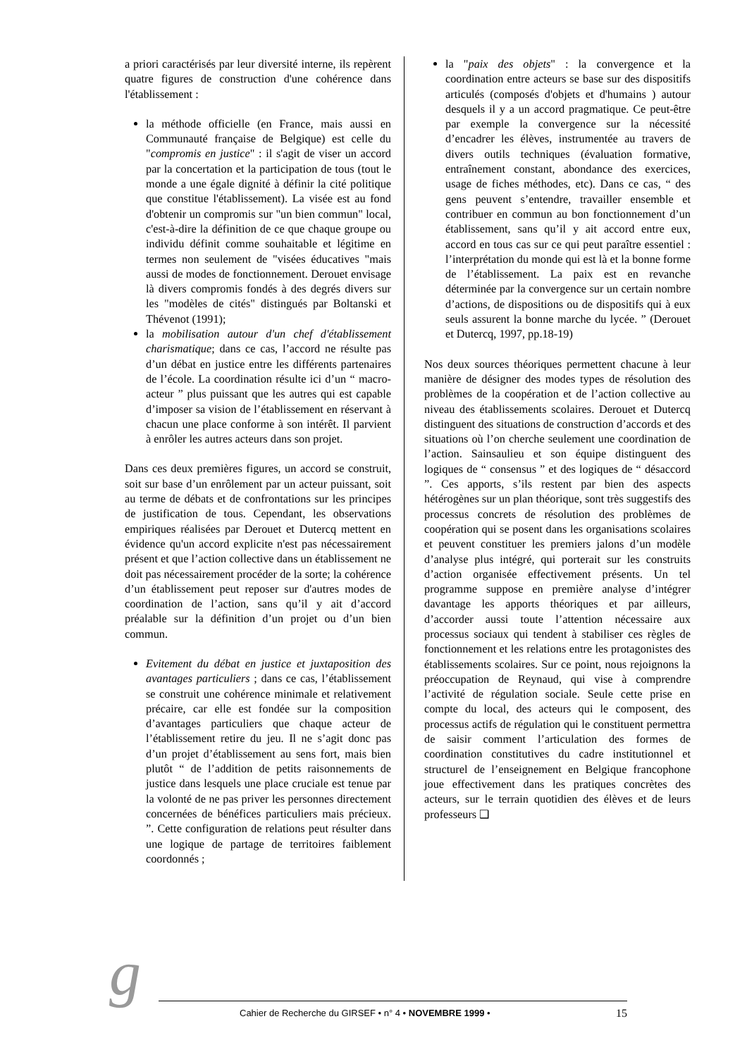a priori caractérisés par leur diversité interne, ils repèrent quatre figures de construction d'une cohérence dans l'établissement :
la méthode officielle (en France, mais aussi en Communauté française de Belgique) est celle du "compromis en justice" : il s'agit de viser un accord par la concertation et la participation de tous (tout le monde a une égale dignité à définir la cité politique que constitue l'établissement). La visée est au fond d'obtenir un compromis sur "un bien commun" local, c'est-à-dire la définition de ce que chaque groupe ou individu définit comme souhaitable et légitime en termes non seulement de "visées éducatives "mais aussi de modes de fonctionnement. Derouet envisage là divers compromis fondés à des degrés divers sur les "modèles de cités" distingués par Boltanski et Thévenot (1991);
la mobilisation autour d'un chef d'établissement charismatique; dans ce cas, l’accord ne résulte pas d’un débat en justice entre les différents partenaires de l’école. La coordination résulte ici d’un “ macro-acteur ” plus puissant que les autres qui est capable d’imposer sa vision de l’établissement en réservant à chacun une place conforme à son intérêt. Il parvient à enrôler les autres acteurs dans son projet.
Dans ces deux premières figures, un accord se construit, soit sur base d’un enrôlement par un acteur puissant, soit au terme de débats et de confrontations sur les principes de justification de tous. Cependant, les observations empiriques réalisées par Derouet et Dutercq mettent en évidence qu'un accord explicite n'est pas nécessairement présent et que l’action collective dans un établissement ne doit pas nécessairement procéder de la sorte; la cohérence d’un établissement peut reposer sur d'autres modes de coordination de l’action, sans qu’il y ait d’accord préalable sur la définition d’un projet ou d’un bien commun.
Evitement du débat en justice et juxtaposition des avantages particuliers ; dans ce cas, l’établissement se construit une cohérence minimale et relativement précaire, car elle est fondée sur la composition d’avantages particuliers que chaque acteur de l’établissement retire du jeu. Il ne s’agit donc pas d’un projet d’établissement au sens fort, mais bien plutôt “ de l’addition de petits raisonnements de justice dans lesquels une place cruciale est tenue par la volonté de ne pas priver les personnes directement concernées de bénéfices particuliers mais précieux. ”. Cette configuration de relations peut résulter dans une logique de partage de territoires faiblement coordonnés ;
la "paix des objets" : la convergence et la coordination entre acteurs se base sur des dispositifs articulés (composés d'objets et d'humains ) autour desquels il y a un accord pragmatique. Ce peut-être par exemple la convergence sur la nécessité d’encadrer les élèves, instrumentée au travers de divers outils techniques (évaluation formative, entraînement constant, abondance des exercices, usage de fiches méthodes, etc). Dans ce cas, “ des gens peuvent s’entendre, travailler ensemble et contribuer en commun au bon fonctionnement d’un établissement, sans qu’il y ait accord entre eux, accord en tous cas sur ce qui peut paraître essentiel : l’interprétation du monde qui est là et la bonne forme de l’établissement. La paix est en revanche déterminée par la convergence sur un certain nombre d’actions, de dispositions ou de dispositifs qui à eux seuls assurent la bonne marche du lycée. ” (Derouet et Dutercq, 1997, pp.18-19)
Nos deux sources théoriques permettent chacune à leur manière de désigner des modes types de résolution des problèmes de la coopération et de l’action collective au niveau des établissements scolaires. Derouet et Dutercq distinguent des situations de construction d’accords et des situations où l’on cherche seulement une coordination de l’action. Sainsaulieu et son équipe distinguent des logiques de “ consensus ” et des logiques de “ désaccord ”. Ces apports, s’ils restent par bien des aspects hétérogènes sur un plan théorique, sont très suggestifs des processus concrets de résolution des problèmes de coopération qui se posent dans les organisations scolaires et peuvent constituer les premiers jalons d’un modèle d’analyse plus intégré, qui porterait sur les construits d’action organisée effectivement présents. Un tel programme suppose en première analyse d’intégrer davantage les apports théoriques et par ailleurs, d’accorder aussi toute l’attention nécessaire aux processus sociaux qui tendent à stabiliser ces règles de fonctionnement et les relations entre les protagonistes des établissements scolaires. Sur ce point, nous rejoignons la préoccupation de Reynaud, qui vise à comprendre l’activité de régulation sociale. Seule cette prise en compte du local, des acteurs qui le composent, des processus actifs de régulation qui le constituent permettra de saisir comment l’articulation des formes de coordination constitutives du cadre institutionnel et structurel de l’enseignement en Belgique francophone joue effectivement dans les pratiques concrètes des acteurs, sur le terrain quotidien des élèves et de leurs professeurs ❑
g Cahier de Recherche du GIRSEF • n° 4 • NOVEMBRE 1999 • 15